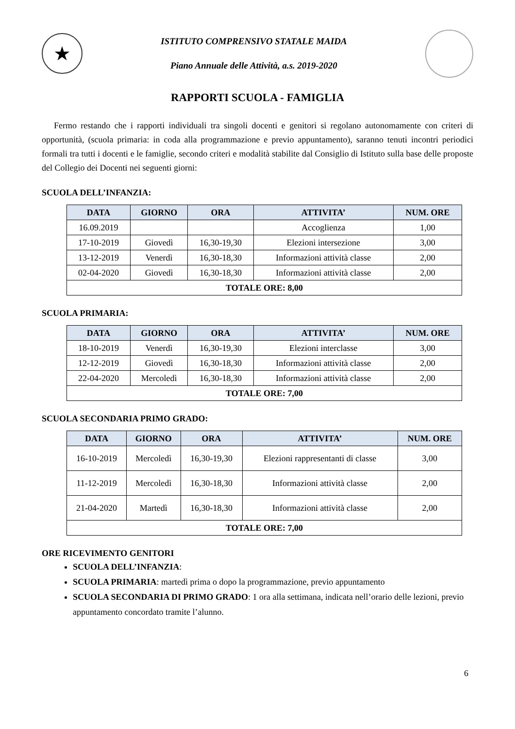★
ISTITUTO COMPRENSIVO STATALE MAIDA
Piano Annuale delle Attività, a.s. 2019-2020
RAPPORTI SCUOLA - FAMIGLIA
Fermo restando che i rapporti individuali tra singoli docenti e genitori si regolano autonomamente con criteri di opportunità, (scuola primaria: in coda alla programmazione e previo appuntamento), saranno tenuti incontri periodici formali tra tutti i docenti e le famiglie, secondo criteri e modalità stabilite dal Consiglio di Istituto sulla base delle proposte del Collegio dei Docenti nei seguenti giorni:
SCUOLA DELL’INFANZIA:
| DATA | GIORNO | ORA | ATTIVITA’ | NUM. ORE |
| --- | --- | --- | --- | --- |
| 16.09.2019 | | | Accoglienza | 1,00 |
| 17-10-2019 | Giovedì | 16,30-19,30 | Elezioni intersezione | 3,00 |
| 13-12-2019 | Venerdì | 16,30-18,30 | Informazioni attività classe | 2,00 |
| 02-04-2020 | Giovedì | 16,30-18,30 | Informazioni attività classe | 2,00 |
| TOTALE ORE: 8,00 | | | | |
SCUOLA PRIMARIA:
| DATA | GIORNO | ORA | ATTIVITA’ | NUM. ORE |
| --- | --- | --- | --- | --- |
| 18-10-2019 | Venerdì | 16,30-19,30 | Elezioni interclasse | 3,00 |
| 12-12-2019 | Giovedì | 16,30-18,30 | Informazioni attività classe | 2,00 |
| 22-04-2020 | Mercoledì | 16,30-18,30 | Informazioni attività classe | 2,00 |
| TOTALE ORE: 7,00 | | | | |
SCUOLA SECONDARIA PRIMO GRADO:
| DATA | GIORNO | ORA | ATTIVITA’ | NUM. ORE |
| --- | --- | --- | --- | --- |
| 16-10-2019 | Mercoledì | 16,30-19,30 | Elezioni rappresentanti di classe | 3,00 |
| 11-12-2019 | Mercoledì | 16,30-18,30 | Informazioni attività classe | 2,00 |
| 21-04-2020 | Martedì | 16,30-18,30 | Informazioni attività classe | 2,00 |
| TOTALE ORE: 7,00 | | | | |
ORE RICEVIMENTO GENITORI
SCUOLA DELL’INFANZIA:
SCUOLA PRIMARIA: martedì prima o dopo la programmazione, previo appuntamento
SCUOLA SECONDARIA DI PRIMO GRADO: 1 ora alla settimana, indicata nell’orario delle lezioni, previo appuntamento concordato tramite l’alunno.
6